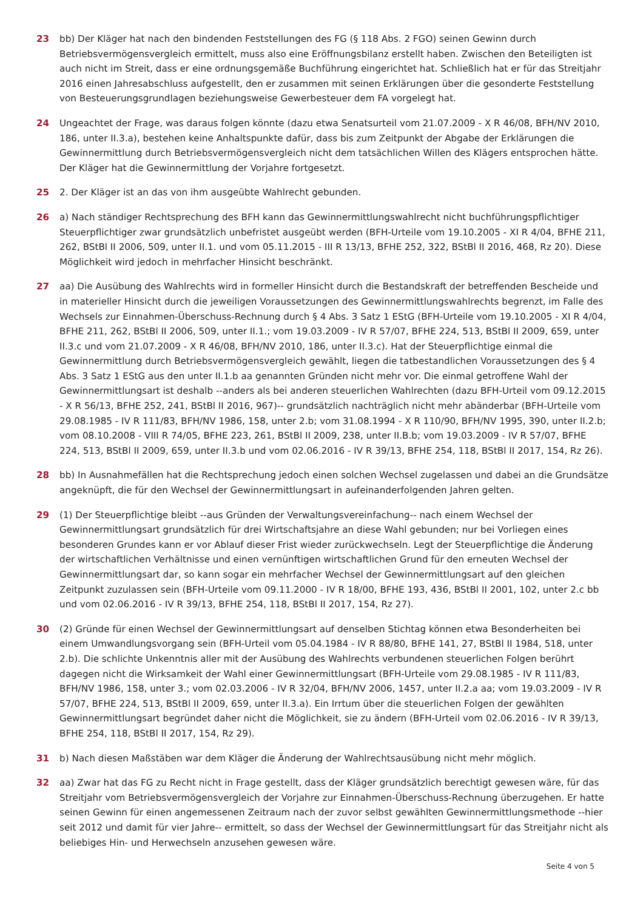23 bb) Der Kläger hat nach den bindenden Feststellungen des FG (§ 118 Abs. 2 FGO) seinen Gewinn durch Betriebsvermögensvergleich ermittelt, muss also eine Eröffnungsbilanz erstellt haben. Zwischen den Beteiligten ist auch nicht im Streit, dass er eine ordnungsgemäße Buchführung eingerichtet hat. Schließlich hat er für das Streitjahr 2016 einen Jahresabschluss aufgestellt, den er zusammen mit seinen Erklärungen über die gesonderte Feststellung von Besteuerungsgrundlagen beziehungsweise Gewerbesteuer dem FA vorgelegt hat.
24 Ungeachtet der Frage, was daraus folgen könnte (dazu etwa Senatsurteil vom 21.07.2009 - X R 46/08, BFH/NV 2010, 186, unter II.3.a), bestehen keine Anhaltspunkte dafür, dass bis zum Zeitpunkt der Abgabe der Erklärungen die Gewinnermittlung durch Betriebsvermögensvergleich nicht dem tatsächlichen Willen des Klägers entsprochen hätte. Der Kläger hat die Gewinnermittlung der Vorjahre fortgesetzt.
25 2. Der Kläger ist an das von ihm ausgeübte Wahlrecht gebunden.
26 a) Nach ständiger Rechtsprechung des BFH kann das Gewinnermittlungswahlrecht nicht buchführungspflichtiger Steuerpflichtiger zwar grundsätzlich unbefristet ausgeübt werden (BFH-Urteile vom 19.10.2005 - XI R 4/04, BFHE 211, 262, BStBl II 2006, 509, unter II.1. und vom 05.11.2015 - III R 13/13, BFHE 252, 322, BStBl II 2016, 468, Rz 20). Diese Möglichkeit wird jedoch in mehrfacher Hinsicht beschränkt.
27 aa) Die Ausübung des Wahlrechts wird in formeller Hinsicht durch die Bestandskraft der betreffenden Bescheide und in materieller Hinsicht durch die jeweiligen Voraussetzungen des Gewinnermittlungswahlrechts begrenzt, im Falle des Wechsels zur Einnahmen-Überschuss-Rechnung durch § 4 Abs. 3 Satz 1 EStG (BFH-Urteile vom 19.10.2005 - XI R 4/04, BFHE 211, 262, BStBl II 2006, 509, unter II.1.; vom 19.03.2009 - IV R 57/07, BFHE 224, 513, BStBl II 2009, 659, unter II.3.c und vom 21.07.2009 - X R 46/08, BFH/NV 2010, 186, unter II.3.c). Hat der Steuerpflichtige einmal die Gewinnermittlung durch Betriebsvermögensvergleich gewählt, liegen die tatbestandlichen Voraussetzungen des § 4 Abs. 3 Satz 1 EStG aus den unter II.1.b aa genannten Gründen nicht mehr vor. Die einmal getroffene Wahl der Gewinnermittlungsart ist deshalb --anders als bei anderen steuerlichen Wahlrechten (dazu BFH-Urteil vom 09.12.2015 - X R 56/13, BFHE 252, 241, BStBl II 2016, 967)-- grundsätzlich nachträglich nicht mehr abänderbar (BFH-Urteile vom 29.08.1985 - IV R 111/83, BFH/NV 1986, 158, unter 2.b; vom 31.08.1994 - X R 110/90, BFH/NV 1995, 390, unter II.2.b; vom 08.10.2008 - VIII R 74/05, BFHE 223, 261, BStBl II 2009, 238, unter II.B.b; vom 19.03.2009 - IV R 57/07, BFHE 224, 513, BStBl II 2009, 659, unter II.3.b und vom 02.06.2016 - IV R 39/13, BFHE 254, 118, BStBl II 2017, 154, Rz 26).
28 bb) In Ausnahmefällen hat die Rechtsprechung jedoch einen solchen Wechsel zugelassen und dabei an die Grundsätze angeknüpft, die für den Wechsel der Gewinnermittlungsart in aufeinanderfolgenden Jahren gelten.
29 (1) Der Steuerpflichtige bleibt --aus Gründen der Verwaltungsvereinfachung-- nach einem Wechsel der Gewinnermittlungsart grundsätzlich für drei Wirtschaftsjahre an diese Wahl gebunden; nur bei Vorliegen eines besonderen Grundes kann er vor Ablauf dieser Frist wieder zurückwechseln. Legt der Steuerpflichtige die Änderung der wirtschaftlichen Verhältnisse und einen vernünftigen wirtschaftlichen Grund für den erneuten Wechsel der Gewinnermittlungsart dar, so kann sogar ein mehrfacher Wechsel der Gewinnermittlungsart auf den gleichen Zeitpunkt zuzulassen sein (BFH-Urteile vom 09.11.2000 - IV R 18/00, BFHE 193, 436, BStBl II 2001, 102, unter 2.c bb und vom 02.06.2016 - IV R 39/13, BFHE 254, 118, BStBl II 2017, 154, Rz 27).
30 (2) Gründe für einen Wechsel der Gewinnermittlungsart auf denselben Stichtag können etwa Besonderheiten bei einem Umwandlungsvorgang sein (BFH-Urteil vom 05.04.1984 - IV R 88/80, BFHE 141, 27, BStBl II 1984, 518, unter 2.b). Die schlichte Unkenntnis aller mit der Ausübung des Wahlrechts verbundenen steuerlichen Folgen berührt dagegen nicht die Wirksamkeit der Wahl einer Gewinnermittlungsart (BFH-Urteile vom 29.08.1985 - IV R 111/83, BFH/NV 1986, 158, unter 3.; vom 02.03.2006 - IV R 32/04, BFH/NV 2006, 1457, unter II.2.a aa; vom 19.03.2009 - IV R 57/07, BFHE 224, 513, BStBl II 2009, 659, unter II.3.a). Ein Irrtum über die steuerlichen Folgen der gewählten Gewinnermittlungsart begründet daher nicht die Möglichkeit, sie zu ändern (BFH-Urteil vom 02.06.2016 - IV R 39/13, BFHE 254, 118, BStBl II 2017, 154, Rz 29).
31 b) Nach diesen Maßstäben war dem Kläger die Änderung der Wahlrechtsausübung nicht mehr möglich.
32 aa) Zwar hat das FG zu Recht nicht in Frage gestellt, dass der Kläger grundsätzlich berechtigt gewesen wäre, für das Streitjahr vom Betriebsvermögensvergleich der Vorjahre zur Einnahmen-Überschuss-Rechnung überzugehen. Er hatte seinen Gewinn für einen angemessenen Zeitraum nach der zuvor selbst gewählten Gewinnermittlungsmethode --hier seit 2012 und damit für vier Jahre-- ermittelt, so dass der Wechsel der Gewinnermittlungsart für das Streitjahr nicht als beliebiges Hin- und Herwechseln anzusehen gewesen wäre.
Seite 4 von 5